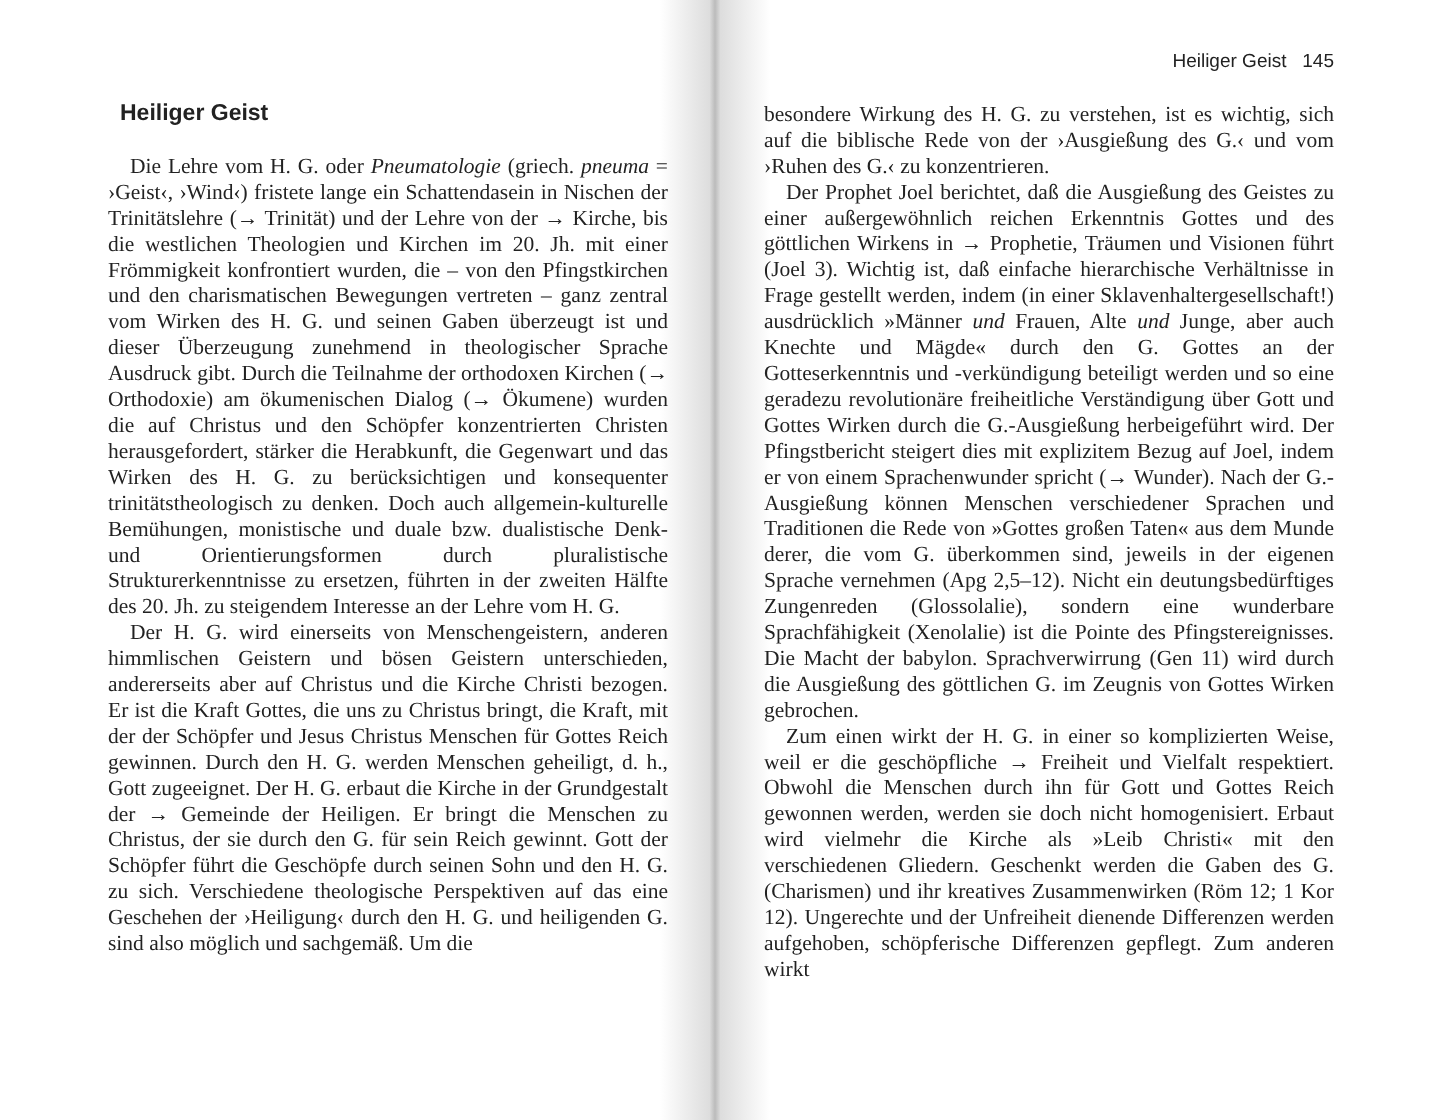Heiliger Geist
Die Lehre vom H. G. oder Pneumatologie (griech. pneuma = ›Geist‹, ›Wind‹) fristete lange ein Schattendasein in Nischen der Trinitätslehre (→ Trinität) und der Lehre von der → Kirche, bis die westlichen Theologien und Kirchen im 20. Jh. mit einer Frömmigkeit konfrontiert wurden, die – von den Pfingstkirchen und den charismatischen Bewegungen vertreten – ganz zentral vom Wirken des H. G. und seinen Gaben überzeugt ist und dieser Überzeugung zunehmend in theologischer Sprache Ausdruck gibt. Durch die Teilnahme der orthodoxen Kirchen (→ Orthodoxie) am ökumenischen Dialog (→ Ökumene) wurden die auf Christus und den Schöpfer konzentrierten Christen herausgefordert, stärker die Herabkunft, die Gegenwart und das Wirken des H. G. zu berücksichtigen und konsequenter trinitätstheologisch zu denken. Doch auch allgemein-kulturelle Bemühungen, monistische und duale bzw. dualistische Denk- und Orientierungsformen durch pluralistische Strukturerkenntnisse zu ersetzen, führten in der zweiten Hälfte des 20. Jh. zu steigendem Interesse an der Lehre vom H. G.
Der H. G. wird einerseits von Menschengeistern, anderen himmlischen Geistern und bösen Geistern unterschieden, andererseits aber auf Christus und die Kirche Christi bezogen. Er ist die Kraft Gottes, die uns zu Christus bringt, die Kraft, mit der der Schöpfer und Jesus Christus Menschen für Gottes Reich gewinnen. Durch den H. G. werden Menschen geheiligt, d. h., Gott zugeeignet. Der H. G. erbaut die Kirche in der Grundgestalt der → Gemeinde der Heiligen. Er bringt die Menschen zu Christus, der sie durch den G. für sein Reich gewinnt. Gott der Schöpfer führt die Geschöpfe durch seinen Sohn und den H. G. zu sich. Verschiedene theologische Perspektiven auf das eine Geschehen der ›Heiligung‹ durch den H. G. und heiligenden G. sind also möglich und sachgemäß. Um die
Heiliger Geist 145
besondere Wirkung des H. G. zu verstehen, ist es wichtig, sich auf die biblische Rede von der ›Ausgießung des G.‹ und vom ›Ruhen des G.‹ zu konzentrieren.
Der Prophet Joel berichtet, daß die Ausgießung des Geistes zu einer außergewöhnlich reichen Erkenntnis Gottes und des göttlichen Wirkens in → Prophetie, Träumen und Visionen führt (Joel 3). Wichtig ist, daß einfache hierarchische Verhältnisse in Frage gestellt werden, indem (in einer Sklavenhaltergesellschaft!) ausdrücklich »Männer und Frauen, Alte und Junge, aber auch Knechte und Mägde« durch den G. Gottes an der Gotteserkenntnis und -verkündigung beteiligt werden und so eine geradezu revolutionäre freiheitliche Verständigung über Gott und Gottes Wirken durch die G.-Ausgießung herbeigeführt wird. Der Pfingstbericht steigert dies mit explizitem Bezug auf Joel, indem er von einem Sprachenwunder spricht (→ Wunder). Nach der G.-Ausgießung können Menschen verschiedener Sprachen und Traditionen die Rede von »Gottes großen Taten« aus dem Munde derer, die vom G. überkommen sind, jeweils in der eigenen Sprache vernehmen (Apg 2,5–12). Nicht ein deutungsbedürftiges Zungenreden (Glossolalie), sondern eine wunderbare Sprachfähigkeit (Xenolalie) ist die Pointe des Pfingstereignisses. Die Macht der babylon. Sprachverwirrung (Gen 11) wird durch die Ausgießung des göttlichen G. im Zeugnis von Gottes Wirken gebrochen.
Zum einen wirkt der H. G. in einer so komplizierten Weise, weil er die geschöpfliche → Freiheit und Vielfalt respektiert. Obwohl die Menschen durch ihn für Gott und Gottes Reich gewonnen werden, werden sie doch nicht homogenisiert. Erbaut wird vielmehr die Kirche als »Leib Christi« mit den verschiedenen Gliedern. Geschenkt werden die Gaben des G. (Charismen) und ihr kreatives Zusammenwirken (Röm 12; 1 Kor 12). Ungerechte und der Unfreiheit dienende Differenzen werden aufgehoben, schöpferische Differenzen gepflegt. Zum anderen wirkt